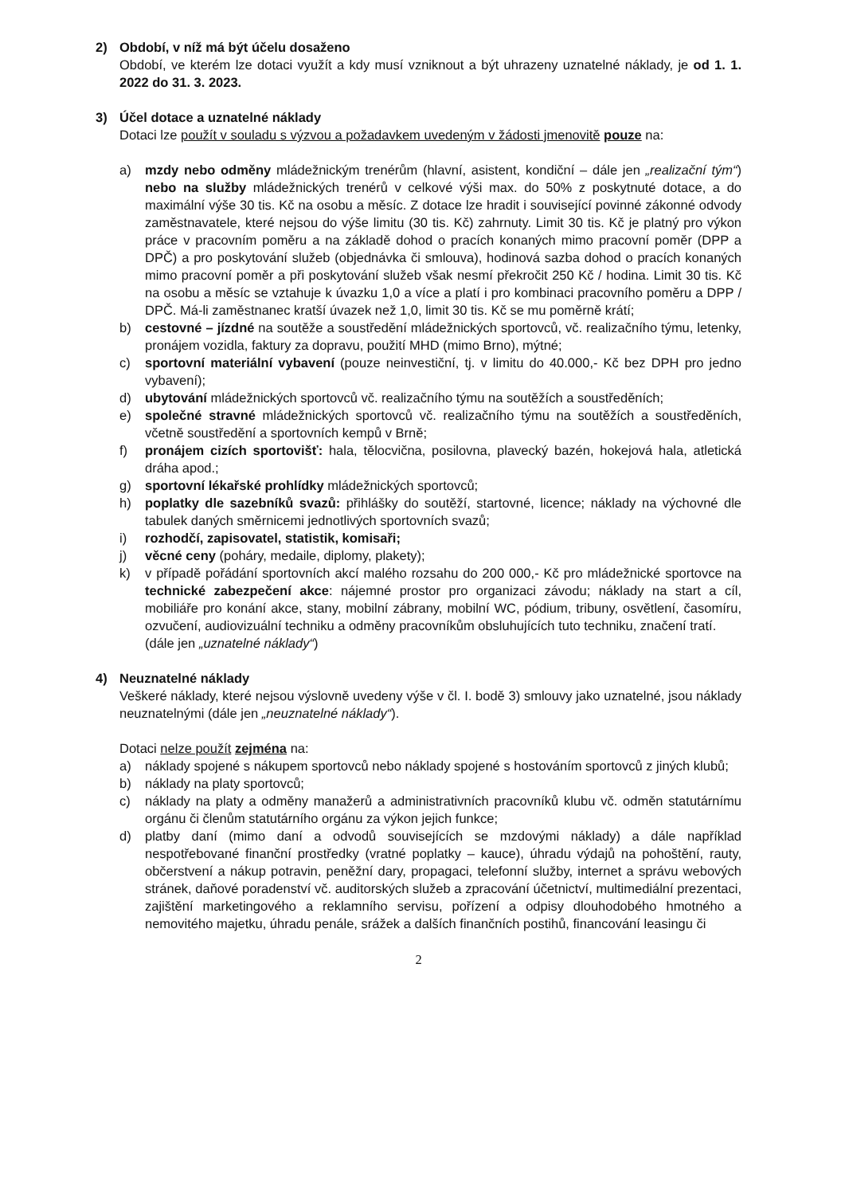2) Období, v níž má být účelu dosaženo
Období, ve kterém lze dotaci využít a kdy musí vzniknout a být uhrazeny uznatelné náklady, je od 1. 1. 2022 do 31. 3. 2023.
3) Účel dotace a uznatelné náklady
Dotaci lze použít v souladu s výzvou a požadavkem uvedeným v žádosti jmenovitě pouze na:
a) mzdy nebo odměny mládežnickým trenérům (hlavní, asistent, kondiční – dále jen „realizační tým“) nebo na služby mládežnických trenérů v celkové výši max. do 50% z poskytnuté dotace, a do maximální výše 30 tis. Kč na osobu a měsíc. Z dotace lze hradit i související povinné zákonné odvody zaměstnavatele, které nejsou do výše limitu (30 tis. Kč) zahrnuty. Limit 30 tis. Kč je platný pro výkon práce v pracovním poměru a na základě dohod o pracích konaných mimo pracovní poměr (DPP a DPČ) a pro poskytování služeb (objednávka či smlouva), hodinová sazba dohod o pracích konaných mimo pracovní poměr a při poskytování služeb však nesmí překročit 250 Kč / hodina. Limit 30 tis. Kč na osobu a měsíc se vztahuje k úvazku 1,0 a více a platí i pro kombinaci pracovního poměru a DPP / DPČ. Má-li zaměstnanec kratší úvazek než 1,0, limit 30 tis. Kč se mu poměrně krátí;
b) cestovné – jízdné na soutěže a soustředění mládežnických sportovců, vč. realizačního týmu, letenky, pronájem vozidla, faktury za dopravu, použití MHD (mimo Brno), mýtné;
c) sportovní materiální vybavení (pouze neinvestiční, tj. v limitu do 40.000,- Kč bez DPH pro jedno vybavení);
d) ubytování mládežnických sportovců vč. realizačního týmu na soutěžích a soustředěních;
e) společné stravné mládežnických sportovců vč. realizačního týmu na soutěžích a soustředěních, včetně soustředění a sportovních kempů v Brně;
f) pronájem cizích sportovišť: hala, tělocvična, posilovna, plavecký bazén, hokejová hala, atletická dráha apod.;
g) sportovní lékařské prohlídky mládežnických sportovců;
h) poplatky dle sazebníků svazů: přihlášky do soutěží, startovné, licence; náklady na výchovné dle tabulek daných směrnicemi jednotlivých sportovních svazů;
i) rozhodčí, zapisovatel, statistik, komisaři;
j) věcné ceny (poháry, medaile, diplomy, plakety);
k) v případě pořádání sportovních akcí malého rozsahu do 200 000,- Kč pro mládežnické sportovce na technické zabezpečení akce: nájemné prostor pro organizaci závodu; náklady na start a cíl, mobiliáře pro konání akce, stany, mobilní zábrany, mobilní WC, pódium, tribuny, osvětlení, časomíru, ozvučení, audiovizuální techniku a odměny pracovníkům obsluhujících tuto techniku, značení tratí.
(dále jen „uznatelné náklady“)
4) Neuznatelné náklady
Veškeré náklady, které nejsou výslovně uvedeny výše v čl. I. bodě 3) smlouvy jako uznatelné, jsou náklady neuznatelnými (dále jen „neuznatelné náklady“).
Dotaci nelze použít zejména na:
a) náklady spojené s nákupem sportovců nebo náklady spojené s hostováním sportovců z jiných klubů;
b) náklady na platy sportovců;
c) náklady na platy a odměny manažerů a administrativních pracovníků klubu vč. odměn statutárnímu orgánu či členům statutárního orgánu za výkon jejich funkce;
d) platby daní (mimo daní a odvodů souvisejících se mzdovými náklady) a dále například nespotřebované finanční prostředky (vratné poplatky – kauce), úhradu výdajů na pohoštění, rauty, občerstvení a nákup potravin, peněžní dary, propagaci, telefonní služby, internet a správu webových stránek, daňové poradenství vč. auditorských služeb a zpracování účetnictví, multimediální prezentaci, zajištění marketingového a reklamního servisu, pořízení a odpisy dlouhodobého hmotného a nemovitého majetku, úhradu penále, srážek a dalších finančních postihů, financování leasingu či
2